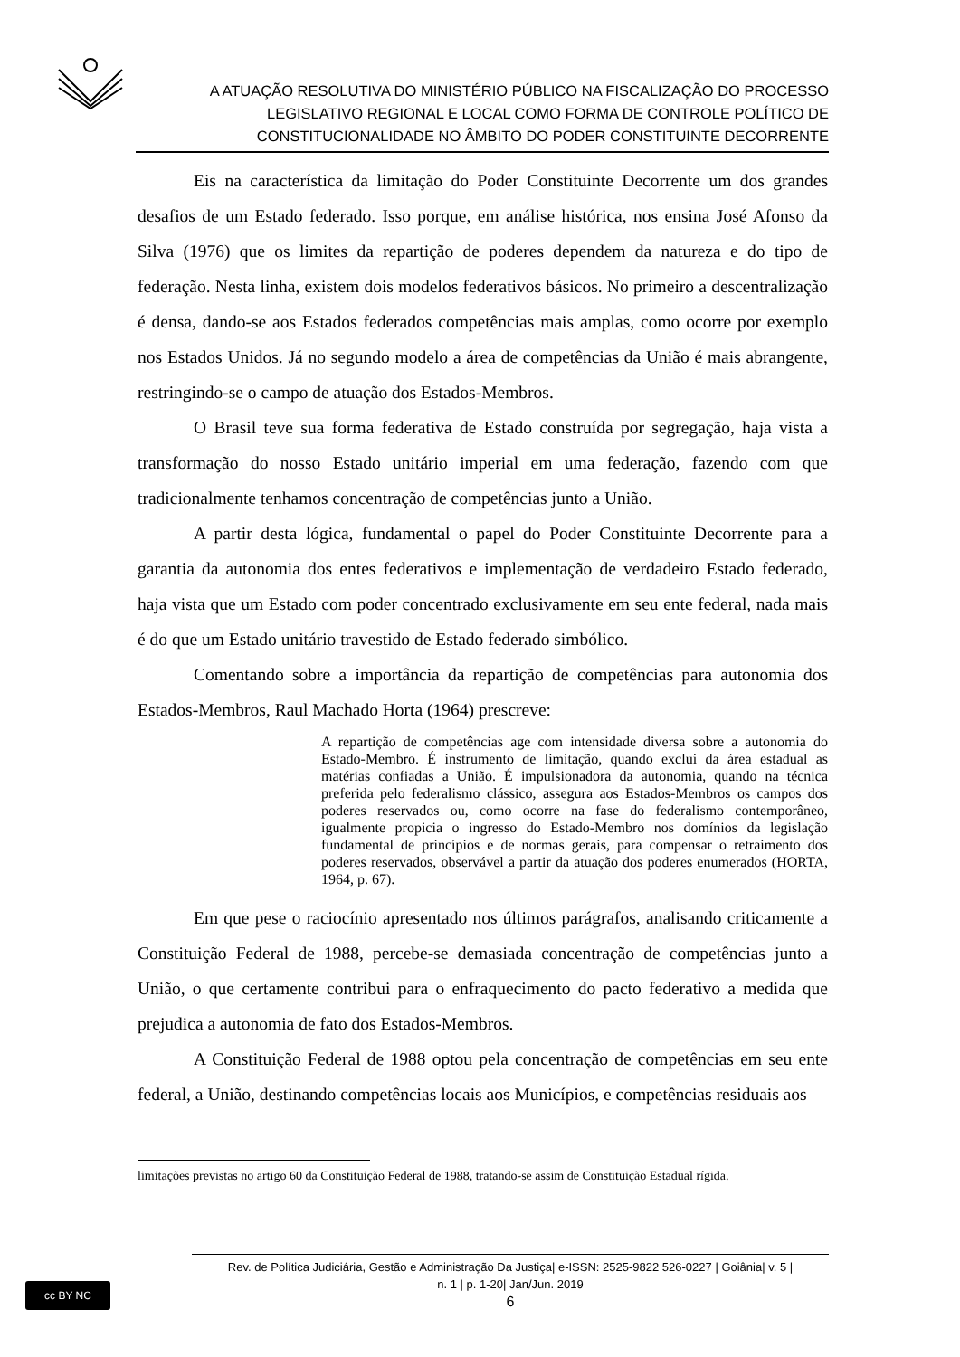A ATUAÇÃO RESOLUTIVA DO MINISTÉRIO PÚBLICO NA FISCALIZAÇÃO DO PROCESSO
LEGISLATIVO REGIONAL E LOCAL COMO FORMA DE CONTROLE POLÍTICO DE
CONSTITUCIONALIDADE NO ÂMBITO DO PODER CONSTITUINTE DECORRENTE
Eis na característica da limitação do Poder Constituinte Decorrente um dos grandes desafios de um Estado federado. Isso porque, em análise histórica, nos ensina José Afonso da Silva (1976) que os limites da repartição de poderes dependem da natureza e do tipo de federação. Nesta linha, existem dois modelos federativos básicos. No primeiro a descentralização é densa, dando-se aos Estados federados competências mais amplas, como ocorre por exemplo nos Estados Unidos. Já no segundo modelo a área de competências da União é mais abrangente, restringindo-se o campo de atuação dos Estados-Membros.
O Brasil teve sua forma federativa de Estado construída por segregação, haja vista a transformação do nosso Estado unitário imperial em uma federação, fazendo com que tradicionalmente tenhamos concentração de competências junto a União.
A partir desta lógica, fundamental o papel do Poder Constituinte Decorrente para a garantia da autonomia dos entes federativos e implementação de verdadeiro Estado federado, haja vista que um Estado com poder concentrado exclusivamente em seu ente federal, nada mais é do que um Estado unitário travestido de Estado federado simbólico.
Comentando sobre a importância da repartição de competências para autonomia dos Estados-Membros, Raul Machado Horta (1964) prescreve:
A repartição de competências age com intensidade diversa sobre a autonomia do Estado-Membro. É instrumento de limitação, quando exclui da área estadual as matérias confiadas a União. É impulsionadora da autonomia, quando na técnica preferida pelo federalismo clássico, assegura aos Estados-Membros os campos dos poderes reservados ou, como ocorre na fase do federalismo contemporâneo, igualmente propicia o ingresso do Estado-Membro nos domínios da legislação fundamental de princípios e de normas gerais, para compensar o retraimento dos poderes reservados, observável a partir da atuação dos poderes enumerados (HORTA, 1964, p. 67).
Em que pese o raciocínio apresentado nos últimos parágrafos, analisando criticamente a Constituição Federal de 1988, percebe-se demasiada concentração de competências junto a União, o que certamente contribui para o enfraquecimento do pacto federativo a medida que prejudica a autonomia de fato dos Estados-Membros.
A Constituição Federal de 1988 optou pela concentração de competências em seu ente federal, a União, destinando competências locais aos Municípios, e competências residuais aos
limitações previstas no artigo 60 da Constituição Federal de 1988, tratando-se assim de Constituição Estadual rígida.
cc BY NC
Rev. de Política Judiciária, Gestão e Administração Da Justiça| e-ISSN: 2525-9822 526-0227 | Goiânia| v. 5 |
n. 1 | p. 1-20| Jan/Jun. 2019
6